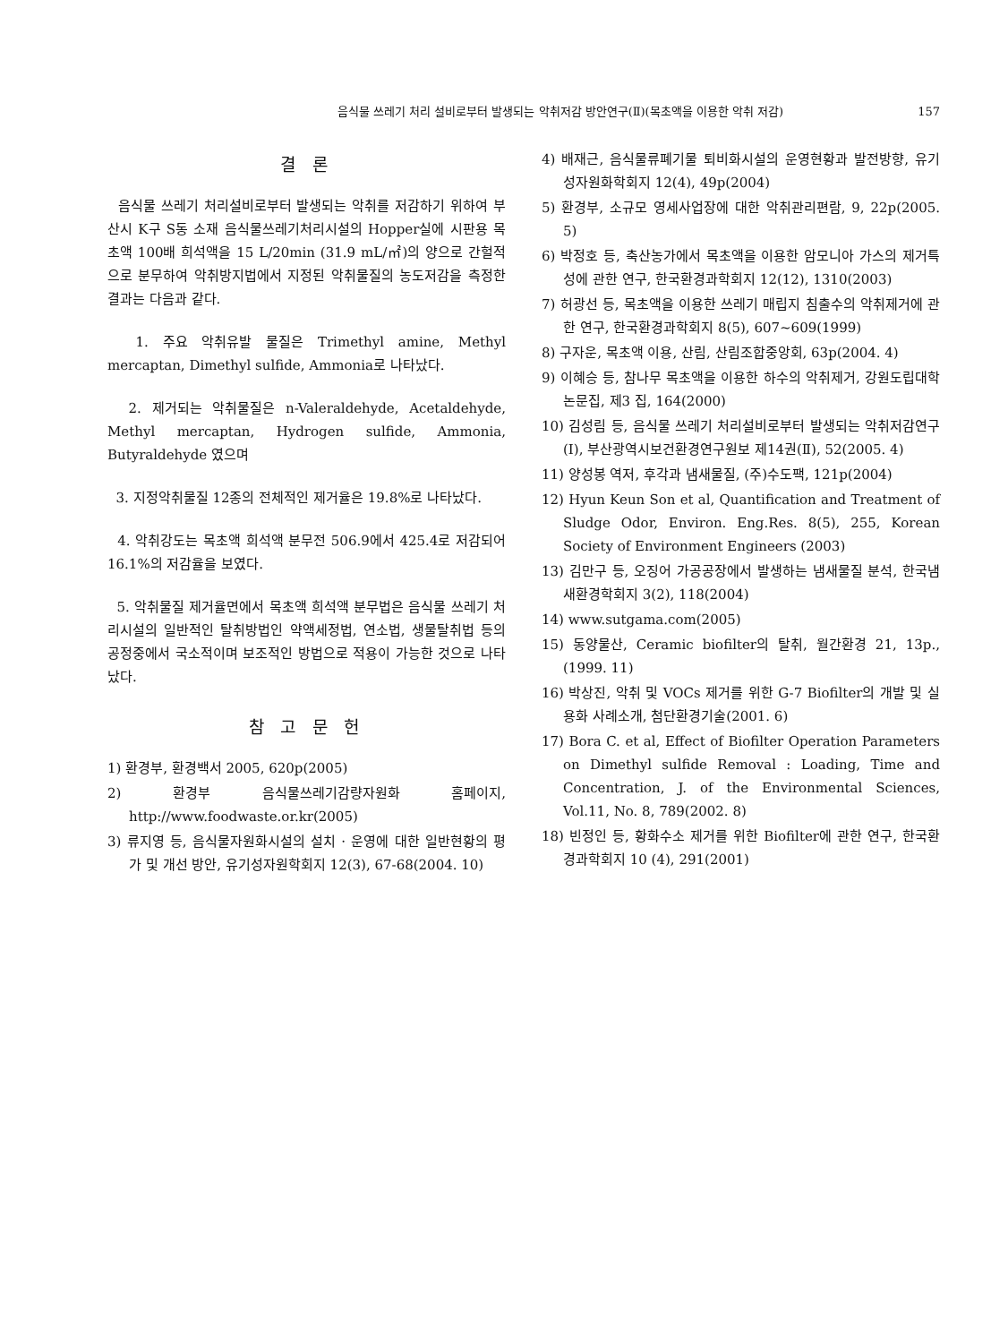음식물 쓰레기 처리 설비로부터 발생되는 악취저감 방안연구(Ⅱ)(목초액을 이용한 악취 저감) 157
결 론
음식물 쓰레기 처리설비로부터 발생되는 악취를 저감하기 위하여 부산시 K구 S동 소재 음식물쓰레기처리시설의 Hopper실에 시판용 목초액 100배 희석액을 15 L/20min (31.9 mL/㎡)의 양으로 간헐적으로 분무하여 악취방지법에서 지정된 악취물질의 농도저감을 측정한 결과는 다음과 같다.
1. 주요 악취유발 물질은 Trimethyl amine, Methyl mercaptan, Dimethyl sulfide, Ammonia로 나타났다.
2. 제거되는 악취물질은 n-Valeraldehyde, Acetaldehyde, Methyl mercaptan, Hydrogen sulfide, Ammonia, Butyraldehyde 였으며
3. 지정악취물질 12종의 전체적인 제거율은 19.8%로 나타났다.
4. 악취강도는 목초액 희석액 분무전 506.9에서 425.4로 저감되어 16.1%의 저감율을 보였다.
5. 악취물질 제거율면에서 목초액 희석액 분무법은 음식물 쓰레기 처리시설의 일반적인 탈취방법인 약액세정법, 연소법, 생물탈취법 등의 공정중에서 국소적이며 보조적인 방법으로 적용이 가능한 것으로 나타났다.
참 고 문 헌
1) 환경부, 환경백서 2005, 620p(2005)
2) 환경부 음식물쓰레기감량자원화 홈페이지, http://www.foodwaste.or.kr(2005)
3) 류지영 등, 음식물자원화시설의 설치 · 운영에 대한 일반현황의 평가 및 개선 방안, 유기성자원학회지 12(3), 67-68(2004. 10)
4) 배재근, 음식물류폐기물 퇴비화시설의 운영현황과 발전방향, 유기성자원화학회지 12(4), 49p(2004)
5) 환경부, 소규모 영세사업장에 대한 악취관리편람, 9, 22p(2005. 5)
6) 박정호 등, 축산농가에서 목초액을 이용한 암모니아 가스의 제거특성에 관한 연구, 한국환경과학회지 12(12), 1310(2003)
7) 허광선 등, 목초액을 이용한 쓰레기 매립지 침출수의 악취제거에 관한 연구, 한국환경과학회지 8(5), 607~609(1999)
8) 구자운, 목초액 이용, 산림, 산림조합중앙회, 63p(2004. 4)
9) 이혜승 등, 참나무 목초액을 이용한 하수의 악취제거, 강원도립대학 논문집, 제3 집, 164(2000)
10) 김성림 등, 음식물 쓰레기 처리설비로부터 발생되는 악취저감연구(Ⅰ), 부산광역시보건환경연구원보 제14권(Ⅱ), 52(2005. 4)
11) 양성봉 역저, 후각과 냄새물질, (주)수도팩, 121p(2004)
12) Hyun Keun Son et al, Quantification and Treatment of Sludge Odor, Environ. Eng.Res. 8(5), 255, Korean Society of Environment Engineers (2003)
13) 김만구 등, 오징어 가공공장에서 발생하는 냄새물질 분석, 한국냄새환경학회지 3(2), 118(2004)
14) www.sutgama.com(2005)
15) 동양물산, Ceramic biofilter의 탈취, 월간환경 21, 13p.,(1999. 11)
16) 박상진, 악취 및 VOCs 제거를 위한 G-7 Biofilter의 개발 및 실용화 사례소개, 첨단환경기술(2001. 6)
17) Bora C. et al, Effect of Biofilter Operation Parameters on Dimethyl sulfide Removal : Loading, Time and Concentration, J. of the Environmental Sciences, Vol.11, No. 8, 789(2002. 8)
18) 빈정인 등, 황화수소 제거를 위한 Biofilter에 관한 연구, 한국환경과학회지 10 (4), 291(2001)